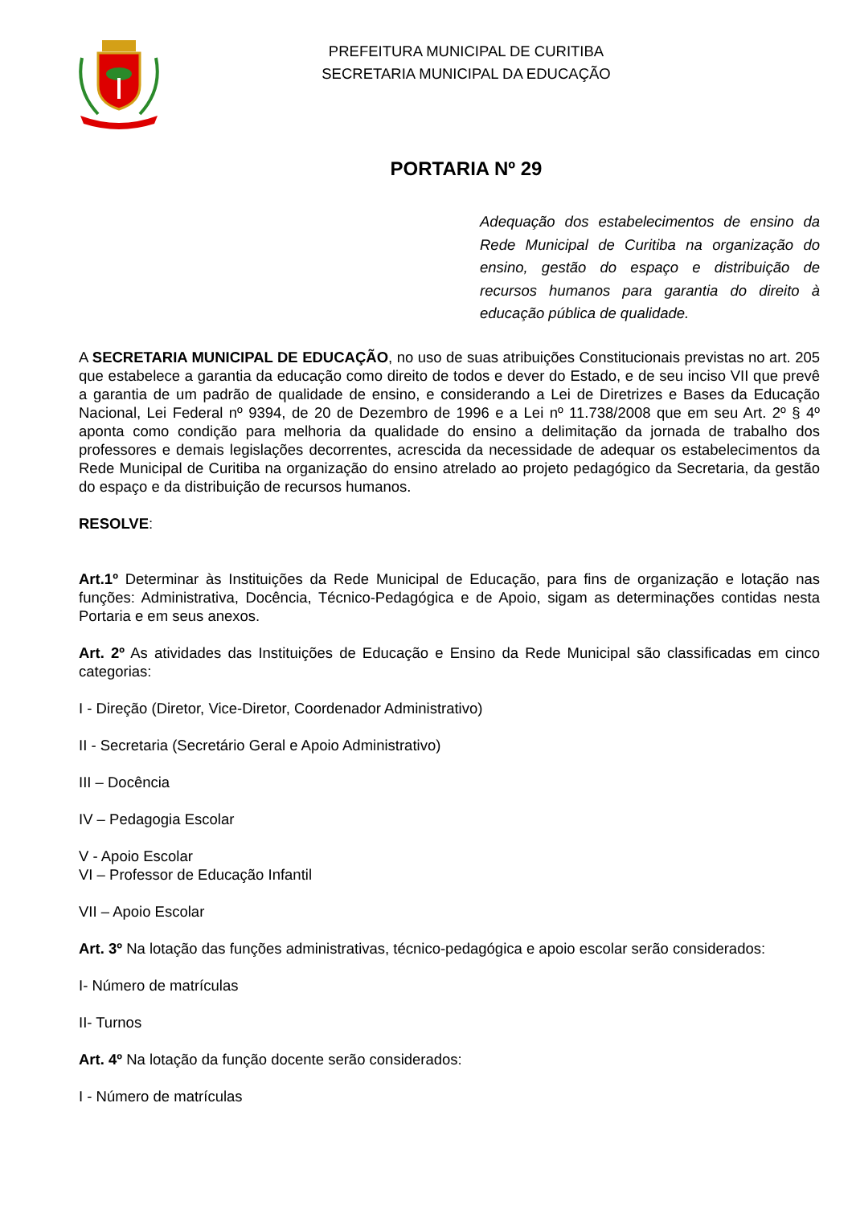PREFEITURA MUNICIPAL DE CURITIBA
SECRETARIA MUNICIPAL DA EDUCAÇÃO
PORTARIA Nº 29
Adequação dos estabelecimentos de ensino da Rede Municipal de Curitiba na organização do ensino, gestão do espaço e distribuição de recursos humanos para garantia do direito à educação pública de qualidade.
A SECRETARIA MUNICIPAL DE EDUCAÇÃO, no uso de suas atribuições Constitucionais previstas no art. 205 que estabelece a garantia da educação como direito de todos e dever do Estado, e de seu inciso VII que prevê a garantia de um padrão de qualidade de ensino, e considerando a Lei de Diretrizes e Bases da Educação Nacional, Lei Federal nº 9394, de 20 de Dezembro de 1996 e a Lei nº 11.738/2008 que em seu Art. 2º § 4º aponta como condição para melhoria da qualidade do ensino a delimitação da jornada de trabalho dos professores e demais legislações decorrentes, acrescida da necessidade de adequar os estabelecimentos da Rede Municipal de Curitiba na organização do ensino atrelado ao projeto pedagógico da Secretaria, da gestão do espaço e da distribuição de recursos humanos.
RESOLVE:
Art.1º Determinar às Instituições da Rede Municipal de Educação, para fins de organização e lotação nas funções: Administrativa, Docência, Técnico-Pedagógica e de Apoio, sigam as determinações contidas nesta Portaria e em seus anexos.
Art. 2º As atividades das Instituições de Educação e Ensino da Rede Municipal são classificadas em cinco categorias:
I - Direção (Diretor, Vice-Diretor, Coordenador Administrativo)
II - Secretaria (Secretário Geral e Apoio Administrativo)
III – Docência
IV – Pedagogia Escolar
V - Apoio Escolar
VI – Professor de Educação Infantil
VII – Apoio Escolar
Art. 3º Na lotação das funções administrativas, técnico-pedagógica e apoio escolar serão considerados:
I- Número de matrículas
II- Turnos
Art. 4º Na lotação da função docente serão considerados:
I - Número de matrículas